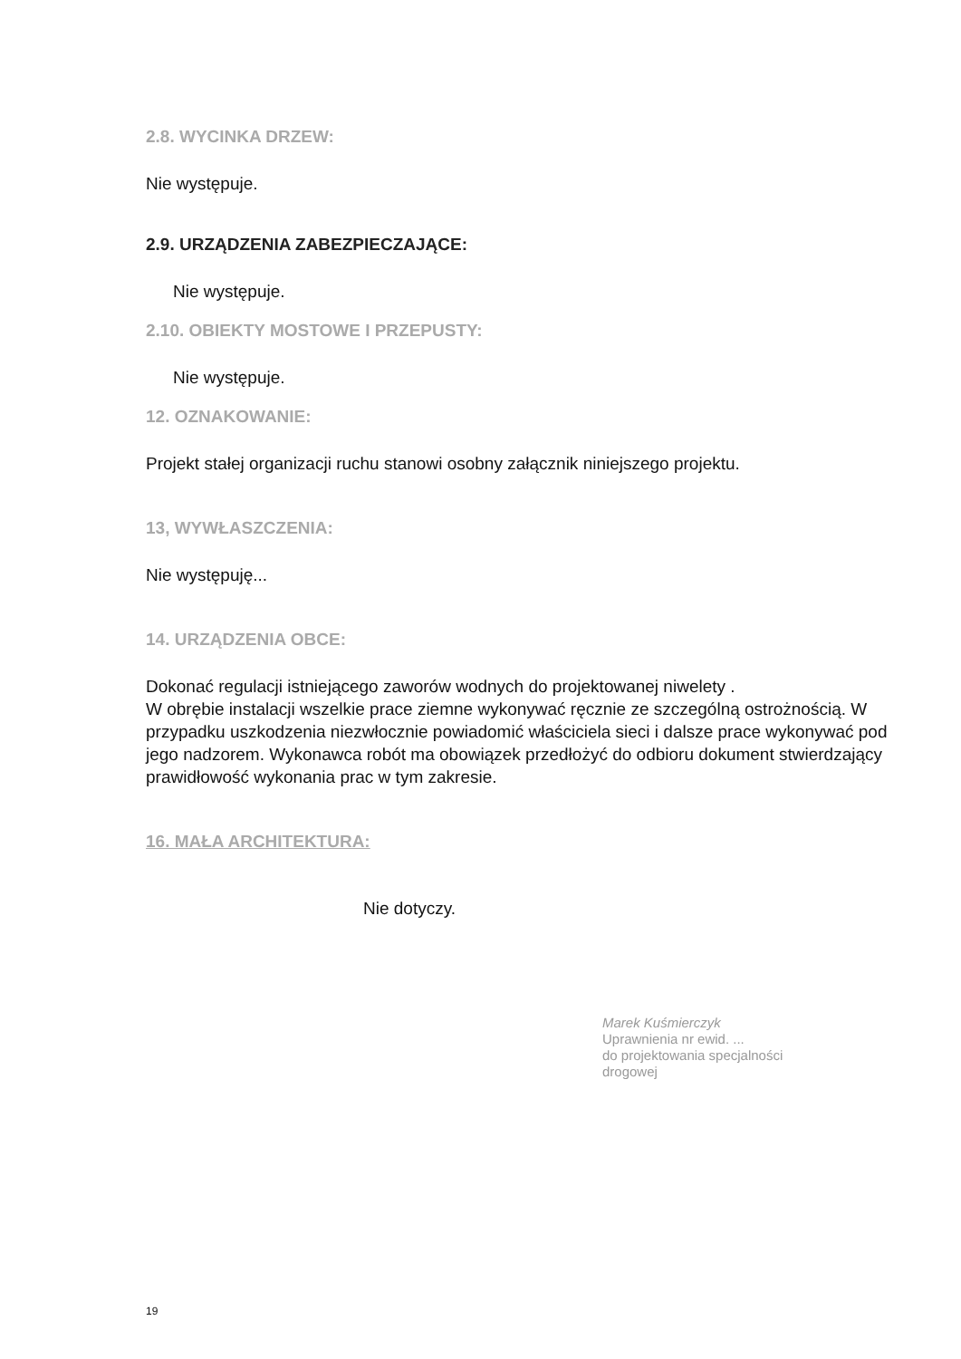2.8. WYCINKA DRZEW:
Nie występuje.
2.9. URZĄDZENIA ZABEZPIECZAJĄCE:
Nie występuje.
2.10. OBIEKTY MOSTOWE I PRZEPUSTY:
Nie występuje.
12. OZNAKOWANIE:
Projekt stałej organizacji ruchu stanowi osobny załącznik niniejszego projektu.
13, WYWŁASZCZENIA:
Nie występuję...
14. URZĄDZENIA OBCE:
Dokonać regulacji istniejącego zaworów wodnych do projektowanej niwelety .
W obrębie instalacji wszelkie prace ziemne wykonywać ręcznie ze szczególną ostrożnością. W przypadku uszkodzenia niezwłocznie powiadomić właściciela sieci i dalsze prace wykonywać pod jego nadzorem. Wykonawca robót ma obowiązek przedłożyć do odbioru dokument stwierdzający prawidłowość wykonania prac w tym zakresie.
16. MAŁA ARCHITEKTURA:
Nie dotyczy.
Marek Kuśmierczyk
Uprawnienia nr ewid. ...
do projektowania specjalności
drogowej
19